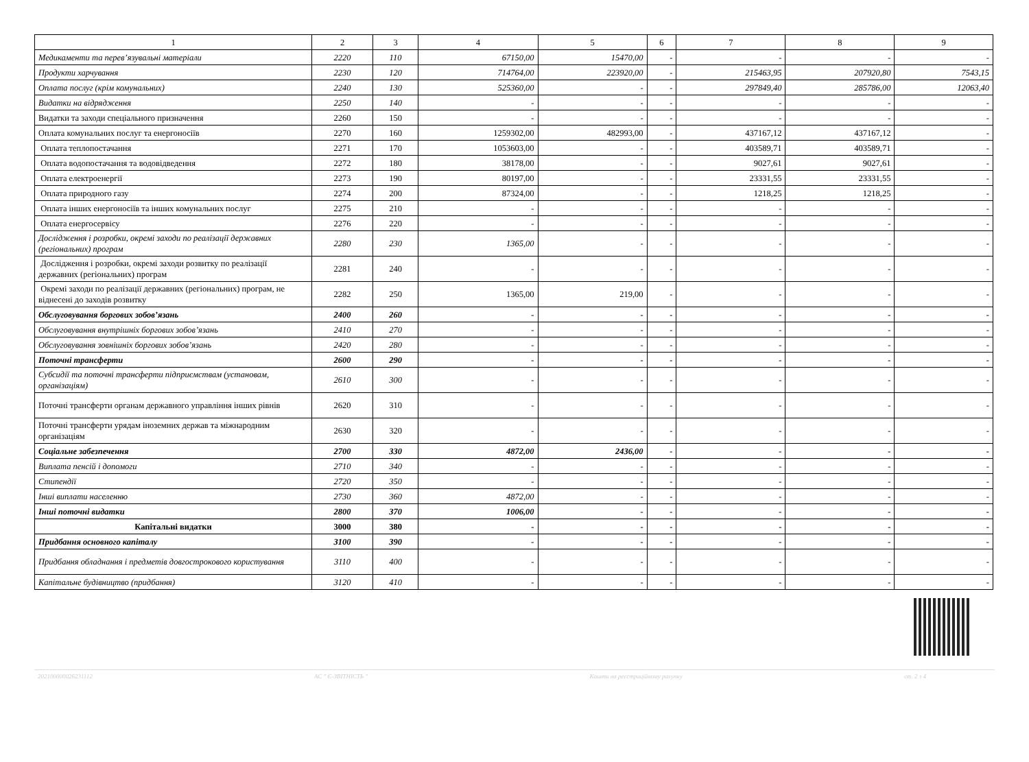| 1 | 2 | 3 | 4 | 5 | 6 | 7 | 8 | 9 |
| --- | --- | --- | --- | --- | --- | --- | --- | --- |
| Медикаменти та перев’язувальні матеріали | 2220 | 110 | 67150,00 | 15470,00 | - | - | - | - |
| Продукти харчування | 2230 | 120 | 714764,00 | 223920,00 | - | 215463,95 | 207920,80 | 7543,15 |
| Оплата послуг (крім комунальних) | 2240 | 130 | 525360,00 | - | - | 297849,40 | 285786,00 | 12063,40 |
| Видатки на відрядження | 2250 | 140 | - | - | - | - | - | - |
| Видатки та заходи спеціального призначення | 2260 | 150 | - | - | - | - | - | - |
| Оплата комунальних послуг та енергоносіїв | 2270 | 160 | 1259302,00 | 482993,00 | - | 437167,12 | 437167,12 | - |
| Оплата теплопостачання | 2271 | 170 | 1053603,00 | - | - | 403589,71 | 403589,71 | - |
| Оплата водопостачання та водовідведення | 2272 | 180 | 38178,00 | - | - | 9027,61 | 9027,61 | - |
| Оплата електроенергії | 2273 | 190 | 80197,00 | - | - | 23331,55 | 23331,55 | - |
| Оплата природного газу | 2274 | 200 | 87324,00 | - | - | 1218,25 | 1218,25 | - |
| Оплата інших енергоносіїв та інших комунальних послуг | 2275 | 210 | - | - | - | - | - | - |
| Оплата енергосервісу | 2276 | 220 | - | - | - | - | - | - |
| Дослідження і розробки, окремі заходи по реалізації державних (регіональних) програм | 2280 | 230 | 1365,00 | - | - | - | - | - |
| Дослідження і розробки, окремі заходи розвитку по реалізації державних (регіональних) програм | 2281 | 240 | - | - | - | - | - | - |
| Окремі заходи по реалізації державних (регіональних) програм, не віднесені до заходів розвитку | 2282 | 250 | 1365,00 | 219,00 | - | - | - | - |
| Обслуговування боргових зобов’язань | 2400 | 260 | - | - | - | - | - | - |
| Обслуговування внутрішніх боргових зобов’язань | 2410 | 270 | - | - | - | - | - | - |
| Обслуговування зовнішніх боргових зобов’язань | 2420 | 280 | - | - | - | - | - | - |
| Поточні трансферти | 2600 | 290 | - | - | - | - | - | - |
| Субсидії та поточні трансферти підприємствам (установам, організаціям) | 2610 | 300 | - | - | - | - | - | - |
| Поточні трансферти органам державного управління інших рівнів | 2620 | 310 | - | - | - | - | - | - |
| Поточні трансферти урядам іноземних держав та міжнародним організаціям | 2630 | 320 | - | - | - | - | - | - |
| Соціальне забезпечення | 2700 | 330 | 4872,00 | 2436,00 | - | - | - | - |
| Виплата пенсій і допомоги | 2710 | 340 | - | - | - | - | - | - |
| Стипендії | 2720 | 350 | - | - | - | - | - | - |
| Інші виплати населенню | 2730 | 360 | 4872,00 | - | - | - | - | - |
| Інші поточні видатки | 2800 | 370 | 1006,00 | - | - | - | - | - |
| Капітальні видатки | 3000 | 380 | - | - | - | - | - | - |
| Придбання основного капіталу | 3100 | 390 | - | - | - | - | - | - |
| Придбання обладнання і предметів довгострокового користування | 3110 | 400 | - | - | - | - | - | - |
| Капітальне будівництво (придбання) | 3120 | 410 | - | - | - | - | - | - |
20210000002623111​2 АС " Є-ЗВІТНІСТЬ " Кошти на реєстраційному рахунку ст. 2 з 4